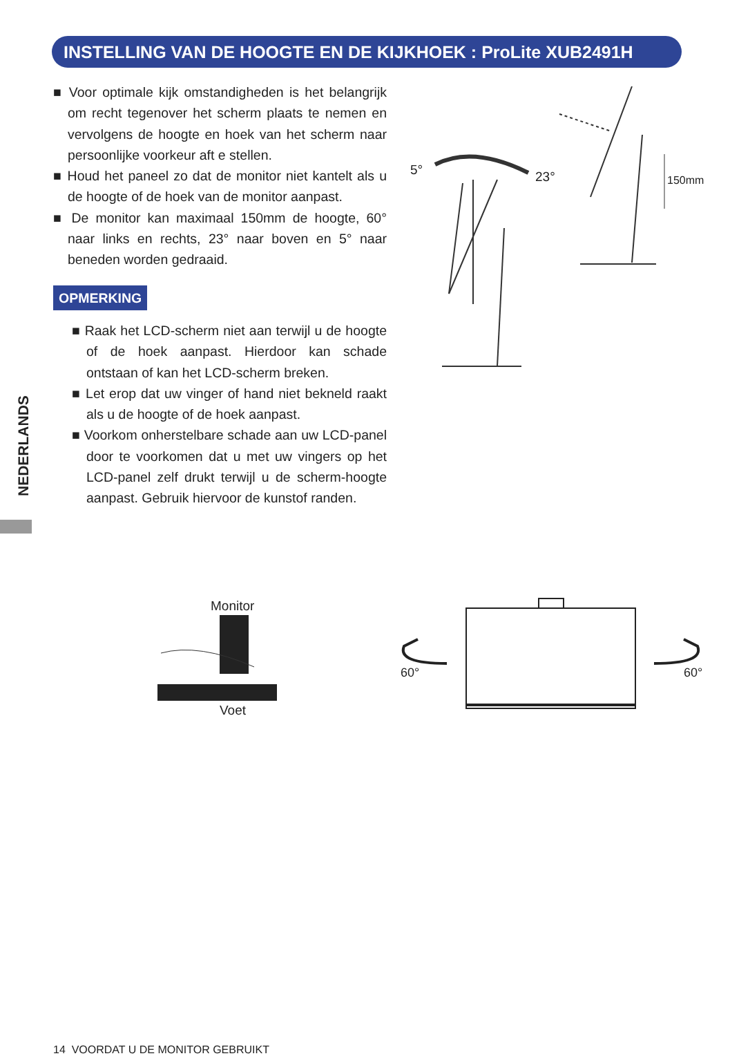INSTELLING VAN DE HOOGTE EN DE KIJKHOEK : ProLite XUB2491H
■ Voor optimale kijk omstandigheden is het belangrijk om recht tegenover het scherm plaats te nemen en vervolgens de hoogte en hoek van het scherm naar persoonlijke voorkeur aft e stellen.
■ Houd het paneel zo dat de monitor niet kantelt als u de hoogte of de hoek van de monitor aanpast.
■ De monitor kan maximaal 150mm de hoogte, 60° naar links en rechts, 23° naar boven en 5° naar beneden worden gedraaid.
OPMERKING
■ Raak het LCD-scherm niet aan terwijl u de hoogte of de hoek aanpast. Hierdoor kan schade ontstaan of kan het LCD-scherm breken.
■ Let erop dat uw vinger of hand niet bekneld raakt als u de hoogte of de hoek aanpast.
■ Voorkom onherstelbare schade aan uw LCD-panel door te voorkomen dat u met uw vingers op het LCD-panel zelf drukt terwijl u de scherm-hoogte aanpast. Gebruik hiervoor de kunstof randen.
NEDERLANDS
5° 23° 150mm
Monitor
Voet
60° 60°
14 VOORDAT U DE MONITOR GEBRUIKT